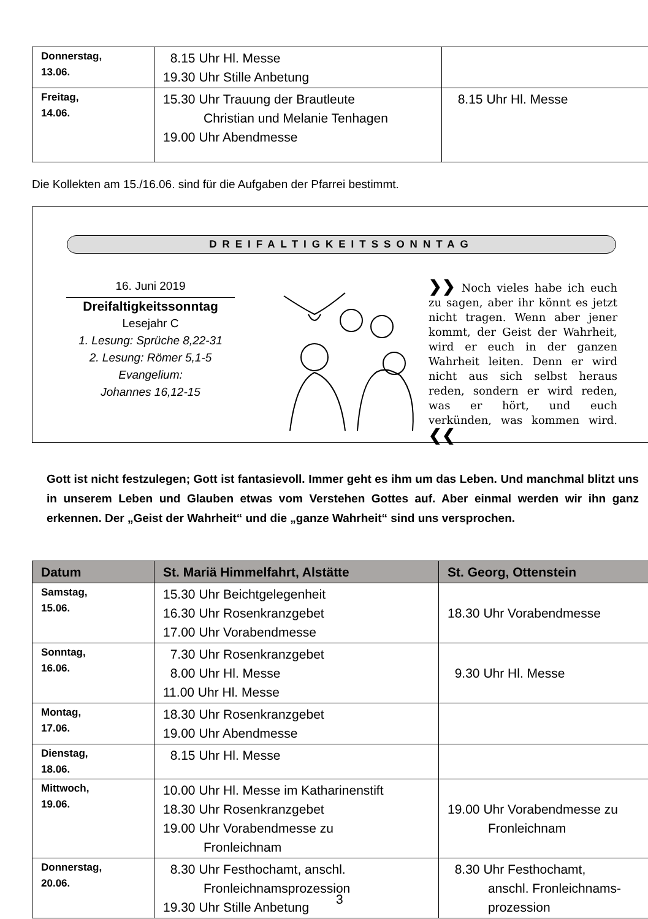| Donnerstag, 13.06. | 8.15 Uhr Hl. Messe 19.30 Uhr Stille Anbetung | |
| Freitag, 14.06. | 15.30 Uhr Trauung der Brautleute Christian und Melanie Tenhagen 19.00 Uhr Abendmesse | 8.15 Uhr Hl. Messe |
Die Kollekten am 15./16.06. sind für die Aufgaben der Pfarrei bestimmt.
DREIFALTIGKEITSSONNTAG
16. Juni 2019
Dreifaltigkeitssonntag
Lesejahr C
1. Lesung: Sprüche 8,22-31
2. Lesung: Römer 5,1-5
Evangelium:
Johannes 16,12-15
❯❯ Noch vieles habe ich euch zu sagen, aber ihr könnt es jetzt nicht tragen. Wenn aber jener kommt, der Geist der Wahrheit, wird er euch in der ganzen Wahrheit leiten. Denn er wird nicht aus sich selbst heraus reden, sondern er wird reden, was er hört, und euch verkünden, was kommen wird. ❮❮
Gott ist nicht festzulegen; Gott ist fantasievoll. Immer geht es ihm um das Leben. Und manchmal blitzt uns in unserem Leben und Glauben etwas vom Verstehen Gottes auf. Aber einmal werden wir ihn ganz erkennen. Der „Geist der Wahrheit“ und die „ganze Wahrheit“ sind uns versprochen.
| Datum | St. Mariä Himmelfahrt, Alstätte | St. Georg, Ottenstein |
| --- | --- | --- |
| Samstag, 15.06. | 15.30 Uhr Beichtgelegenheit 16.30 Uhr Rosenkranzgebet 17.00 Uhr Vorabendmesse | 18.30 Uhr Vorabendmesse |
| Sonntag, 16.06. | 7.30 Uhr Rosenkranzgebet 8.00 Uhr Hl. Messe 11.00 Uhr Hl. Messe | 9.30 Uhr Hl. Messe |
| Montag, 17.06. | 18.30 Uhr Rosenkranzgebet 19.00 Uhr Abendmesse | |
| Dienstag, 18.06. | 8.15 Uhr Hl. Messe | |
| Mittwoch, 19.06. | 10.00 Uhr Hl. Messe im Katharinenstift 18.30 Uhr Rosenkranzgebet 19.00 Uhr Vorabendmesse zu Fronleichnam | 19.00 Uhr Vorabendmesse zu Fronleichnam |
| Donnerstag, 20.06. | 8.30 Uhr Festhochamt, anschl. Fronleichnamsprozession 19.30 Uhr Stille Anbetung | 8.30 Uhr Festhochamt, anschl. Fronleichnams- prozession |
3